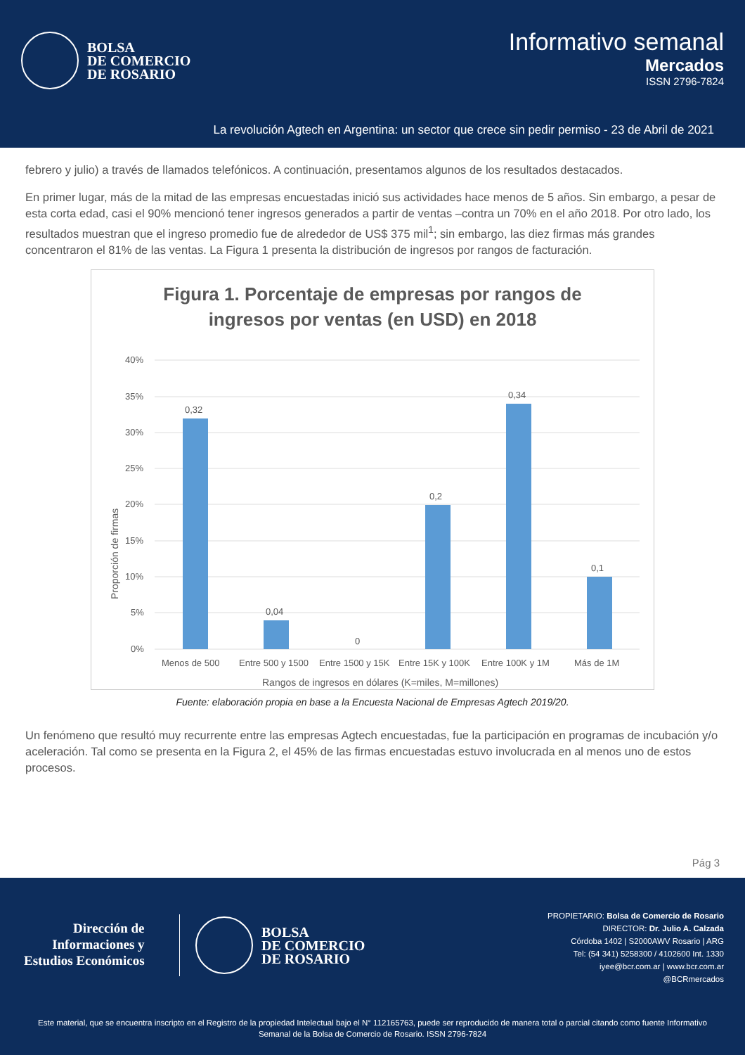BOLSA
DE COMERCIO
DE ROSARIO
Informativo semanal
Mercados
ISSN 2796-7824
La revolución Agtech en Argentina: un sector que crece sin pedir permiso - 23 de Abril de 2021
febrero y julio) a través de llamados telefónicos. A continuación, presentamos algunos de los resultados destacados.
En primer lugar, más de la mitad de las empresas encuestadas inició sus actividades hace menos de 5 años. Sin embargo, a pesar de esta corta edad, casi el 90% mencionó tener ingresos generados a partir de ventas –contra un 70% en el año 2018. Por otro lado, los resultados muestran que el ingreso promedio fue de alrededor de US$ 375 mil<sup>1</sup>; sin embargo, las diez firmas más grandes concentraron el 81% de las ventas. La Figura 1 presenta la distribución de ingresos por rangos de facturación.
Figura 1. Porcentaje de empresas por rangos de
ingresos por ventas (en USD) en 2018
40%
35%
30%
25%
20%
15%
10%
5%
0%
0,32
0,04
0
0,2
0,34
0,1
Menos de 500
Entre 500 y 1500
Entre 1500 y 15K
Entre 15K y 100K
Entre 100K y 1M
Más de 1M
Rangos de ingresos en dólares (K=miles, M=millones)
Proporción de firmas
Fuente: elaboración propia en base a la Encuesta Nacional de Empresas Agtech 2019/20.
Un fenómeno que resultó muy recurrente entre las empresas Agtech encuestadas, fue la participación en programas de incubación y/o aceleración. Tal como se presenta en la Figura 2, el 45% de las firmas encuestadas estuvo involucrada en al menos uno de estos procesos.
Pág 3
Dirección de
Informaciones y
Estudios Económicos
BOLSA
DE COMERCIO
DE ROSARIO
PROPIETARIO: Bolsa de Comercio de Rosario
DIRECTOR: Dr. Julio A. Calzada
Córdoba 1402 | S2000AWV Rosario | ARG
Tel: (54 341) 5258300 / 4102600 Int. 1330
iyee@bcr.com.ar | www.bcr.com.ar
@BCRmercados
Este material, que se encuentra inscripto en el Registro de la propiedad Intelectual bajo el N° 112165763, puede ser reproducido de manera total o parcial citando como fuente Informativo Semanal de la Bolsa de Comercio de Rosario. ISSN 2796-7824